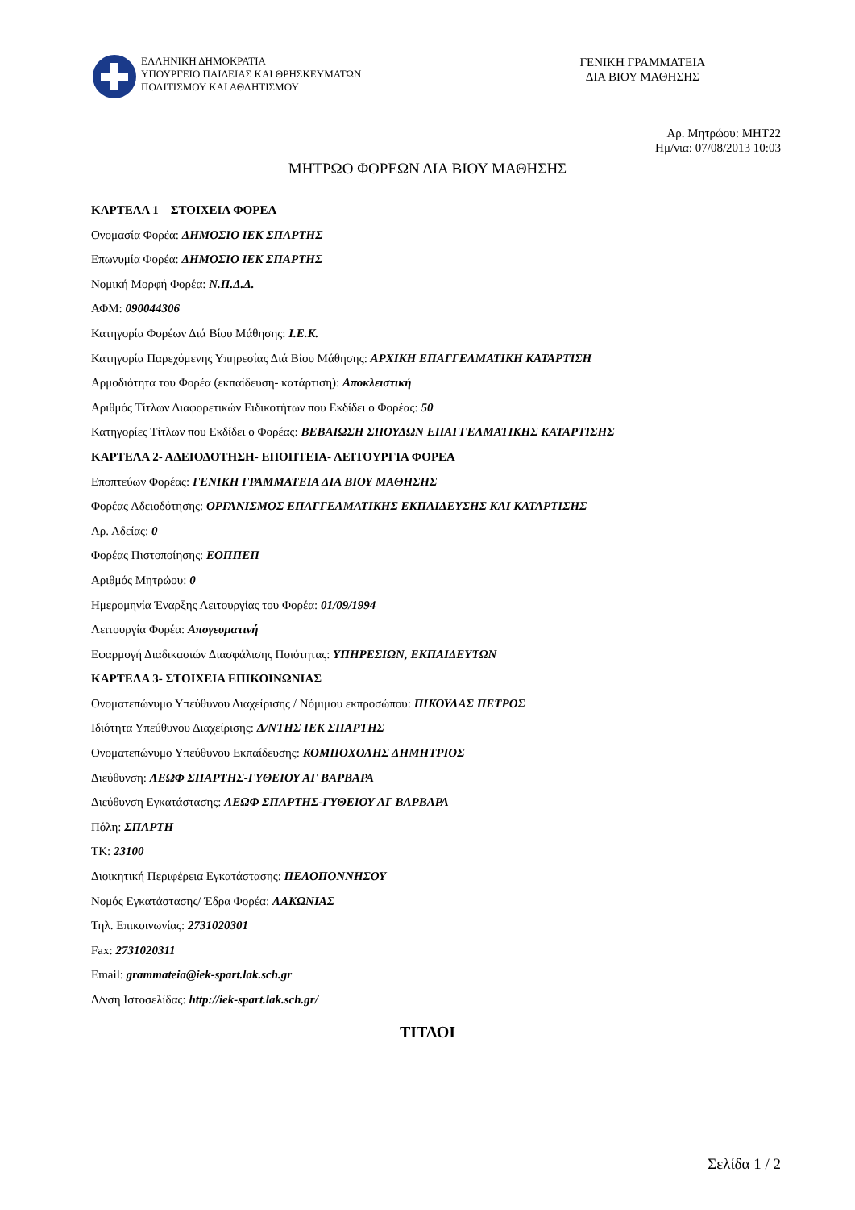ΕΛΛΗΝΙΚΗ ΔΗΜΟΚΡΑΤΙΑ
ΥΠΟΥΡΓΕΙΟ ΠΑΙΔΕΙΑΣ ΚΑΙ ΘΡΗΣΚΕΥΜΑΤΩΝ
ΠΟΛΙΤΙΣΜΟΥ ΚΑΙ ΑΘΛΗΤΙΣΜΟΥ
ΓΕΝΙΚΗ ΓΡΑΜΜΑΤΕΙΑ
ΔΙΑ ΒΙΟΥ ΜΑΘΗΣΗΣ
Αρ. Μητρώου: ΜΗΤ22
Ημ/νια: 07/08/2013 10:03
ΜΗΤΡΩΟ ΦΟΡΕΩΝ ΔΙΑ ΒΙΟΥ ΜΑΘΗΣΗΣ
ΚΑΡΤΕΛΑ 1 – ΣΤΟΙΧΕΙΑ ΦΟΡΕΑ
Ονομασία Φορέα: ΔΗΜΟΣΙΟ ΙΕΚ ΣΠΑΡΤΗΣ
Επωνυμία Φορέα: ΔΗΜΟΣΙΟ ΙΕΚ ΣΠΑΡΤΗΣ
Νομική Μορφή Φορέα: Ν.Π.Δ.Δ.
ΑΦΜ: 090044306
Κατηγορία Φορέων Διά Βίου Μάθησης: Ι.Ε.Κ.
Κατηγορία Παρεχόμενης Υπηρεσίας Διά Βίου Μάθησης: ΑΡΧΙΚΗ ΕΠΑΓΓΕΛΜΑΤΙΚΗ ΚΑΤΑΡΤΙΣΗ
Αρμοδιότητα του Φορέα (εκπαίδευση- κατάρτιση): Αποκλειστική
Αριθμός Τίτλων Διαφορετικών Ειδικοτήτων που Εκδίδει ο Φορέας: 50
Κατηγορίες Τίτλων που Εκδίδει ο Φορέας: ΒΕΒΑΙΩΣΗ ΣΠΟΥΔΩΝ ΕΠΑΓΓΕΛΜΑΤΙΚΗΣ ΚΑΤΑΡΤΙΣΗΣ
ΚΑΡΤΕΛΑ 2- ΑΔΕΙΟΔΟΤΗΣΗ- ΕΠΟΠΤΕΙΑ- ΛΕΙΤΟΥΡΓΙΑ ΦΟΡΕΑ
Εποπτεύων Φορέας: ΓΕΝΙΚΗ ΓΡΑΜΜΑΤΕΙΑ ΔΙΑ ΒΙΟΥ ΜΑΘΗΣΗΣ
Φορέας Αδειοδότησης: ΟΡΓΑΝΙΣΜΟΣ ΕΠΑΓΓΕΛΜΑΤΙΚΗΣ ΕΚΠΑΙΔΕΥΣΗΣ ΚΑΙ ΚΑΤΑΡΤΙΣΗΣ
Αρ. Αδείας: 0
Φορέας Πιστοποίησης: ΕΟΠΠΕΠ
Αριθμός Μητρώου: 0
Ημερομηνία Έναρξης Λειτουργίας του Φορέα: 01/09/1994
Λειτουργία Φορέα: Απογευματινή
Εφαρμογή Διαδικασιών Διασφάλισης Ποιότητας: ΥΠΗΡΕΣΙΩΝ, ΕΚΠΑΙΔΕΥΤΩΝ
ΚΑΡΤΕΛΑ 3- ΣΤΟΙΧΕΙΑ ΕΠΙΚΟΙΝΩΝΙΑΣ
Ονοματεπώνυμο Υπεύθυνου Διαχείρισης / Νόμιμου εκπροσώπου: ΠΙΚΟΥΛΑΣ ΠΕΤΡΟΣ
Ιδιότητα Υπεύθυνου Διαχείρισης: Δ/ΝΤΗΣ ΙΕΚ ΣΠΑΡΤΗΣ
Ονοματεπώνυμο Υπεύθυνου Εκπαίδευσης: ΚΟΜΠΟΧΟΛΗΣ ΔΗΜΗΤΡΙΟΣ
Διεύθυνση: ΛΕΩΦ ΣΠΑΡΤΗΣ-ΓΥΘΕΙΟΥ ΑΓ ΒΑΡΒΑΡΑ
Διεύθυνση Εγκατάστασης: ΛΕΩΦ ΣΠΑΡΤΗΣ-ΓΥΘΕΙΟΥ ΑΓ ΒΑΡΒΑΡΑ
Πόλη: ΣΠΑΡΤΗ
ΤΚ: 23100
Διοικητική Περιφέρεια Εγκατάστασης: ΠΕΛΟΠΟΝΝΗΣΟΥ
Νομός Εγκατάστασης/ Έδρα Φορέα: ΛΑΚΩΝΙΑΣ
Τηλ. Επικοινωνίας: 2731020301
Fax: 2731020311
Email: grammateia@iek-spart.lak.sch.gr
Δ/νση Ιστοσελίδας: http://iek-spart.lak.sch.gr/
ΤΙΤΛΟΙ
Σελίδα 1 / 2